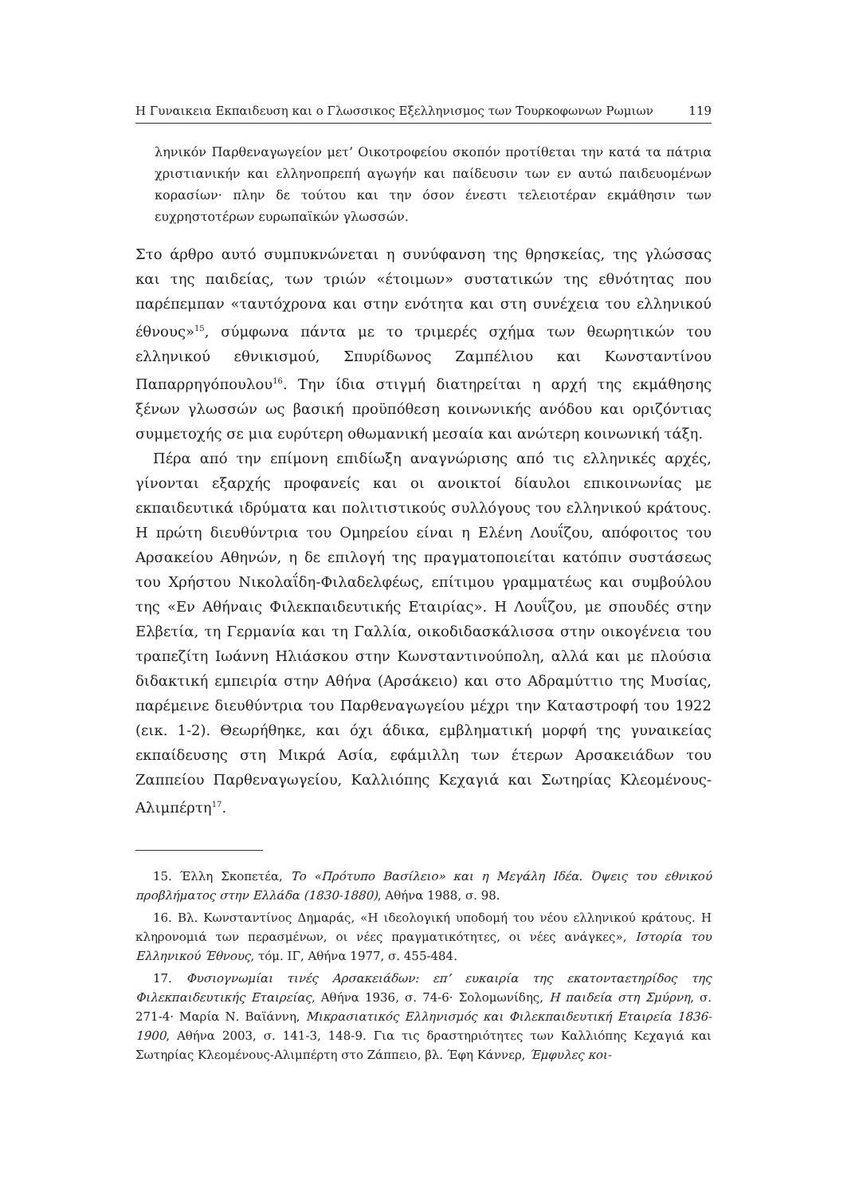Η Γυναικεια Εκπαιδευση και ο Γλωσσικος Εξελληνισμος των Τουρκοφωνων Ρωμιων 119
λη­νικόν Παρθεναγωγείον μετ’ Οικοτροφείου σκοπόν προτίθεται την κατά τα πάτρια χριστιανικήν και ελληνοπρεπή αγωγήν και παίδευσιν των εν αυτώ παιδευομένων κορασίων· πλην δε τούτου και την όσον ένεστι τελειοτέραν εκμάθησιν των ευχρηστοτέρων ευρωπαϊκών γλωσσών.
Στο άρθρο αυτό συμπυκνώνεται η συνύφανση της θρησκείας, της γλώσσας και της παιδείας, των τριών «έτοιμων» συστατικών της εθνότητας που παρέπεμπαν «ταυτόχρονα και στην ενότητα και στη συνέχεια του ελληνικού έθνους»<sup>15</sup>, σύμφωνα πάντα με το τριμερές σχήμα των θεωρητικών του ελληνικού εθνικισμού, Σπυρίδωνος Ζαμπέλιου και Κωνσταντίνου Παπαρρηγόπουλου<sup>16</sup>. Την ίδια στιγμή διατηρείται η αρχή της εκμάθησης ξένων γλωσσών ως βασική προϋπόθεση κοινωνικής ανόδου και οριζόντιας συμμετοχής σε μια ευρύτερη οθωμανική μεσαία και ανώτερη κοινωνική τάξη.
Πέρα από την επίμονη επιδίωξη αναγνώρισης από τις ελληνικές αρχές, γίνονται εξαρχής προφανείς και οι ανοικτοί δίαυλοι επικοινωνίας με εκπαιδευτικά ιδρύματα και πολιτιστικούς συλλόγους του ελληνικού κράτους. Η πρώτη διευθύντρια του Ομηρείου είναι η Ελένη Λουΐζου, απόφοιτος του Αρσακείου Αθηνών, η δε επιλογή της πραγματοποιείται κατόπιν συστάσεως του Χρήστου Νικολαΐδη-Φιλαδελφέως, επίτιμου γραμματέως και συμβούλου της «Εν Αθήναις Φιλεκπαιδευτικής Εταιρίας». Η Λουΐζου, με σπουδές στην Ελβετία, τη Γερμανία και τη Γαλλία, οικοδιδασκάλισσα στην οικογένεια του τραπεζίτη Ιωάννη Ηλιάσκου στην Κωνσταντινούπολη, αλλά και με πλούσια διδακτική εμπειρία στην Αθήνα (Αρσάκειο) και στο Αδραμύττιο της Μυσίας, παρέμεινε διευθύντρια του Παρθεναγωγείου μέχρι την Καταστροφή του 1922 (εικ. 1-2). Θεωρήθηκε, και όχι άδικα, εμβληματική μορφή της γυναικείας εκπαίδευσης στη Μικρά Ασία, εφάμιλλη των έτερων Αρσακειάδων του Ζαππείου Παρθεναγωγείου, Καλλιόπης Κεχαγιά και Σωτηρίας Κλεομένους-Αλιμπέρτη<sup>17</sup>.
15. Έλλη Σκοπετέα, Το «Πρότυπο Βασίλειο» και η Μεγάλη Ιδέα. Όψεις του εθνικού προβλήματος στην Ελλάδα (1830-1880), Αθήνα 1988, σ. 98.
16. Βλ. Κωνσταντίνος Δημαράς, «Η ιδεολογική υποδομή του νέου ελληνικού κράτους. Η κληρονομιά των περασμένων, οι νέες πραγματικότητες, οι νέες ανάγκες», Ιστορία του Ελληνικού Έθνους, τόμ. ΙΓ, Αθήνα 1977, σ. 455-484.
17. Φυσιογνωμίαι τινές Αρσακειάδων: επ’ ευκαιρία της εκατονταετηρίδος της Φιλεκπαιδευτικής Εταιρείας, Αθήνα 1936, σ. 74-6· Σολομωνίδης, Η παιδεία στη Σμύρνη, σ. 271-4· Μαρία Ν. Βαϊάννη, Μικρασιατικός Ελληνισμός και Φιλεκπαιδευτική Εταιρεία 1836-1900, Αθήνα 2003, σ. 141-3, 148-9. Για τις δραστηριότητες των Καλλιόπης Κεχαγιά και Σωτηρίας Κλεομένους-Αλιμπέρτη στο Ζάππειο, βλ. Έφη Κάννερ, Έμφυλες κοι-